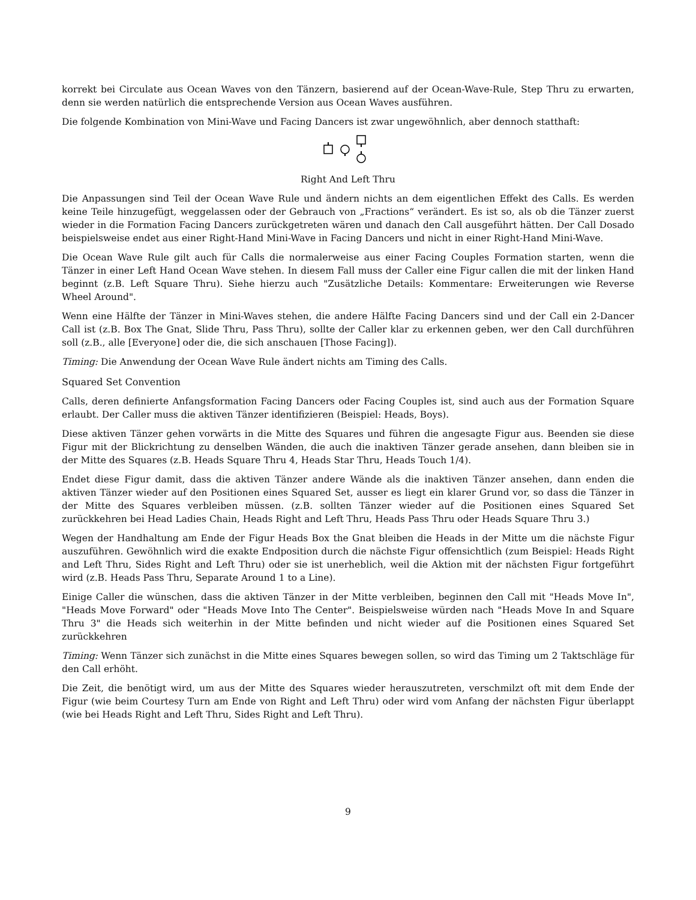korrekt bei Circulate aus Ocean Waves von den Tänzern, basierend auf der Ocean-Wave-Rule, Step Thru zu erwarten, denn sie werden natürlich die entsprechende Version aus Ocean Waves ausführen.
Die folgende Kombination von Mini-Wave und Facing Dancers ist zwar ungewöhnlich, aber dennoch statthaft:
Right And Left Thru
Die Anpassungen sind Teil der Ocean Wave Rule und ändern nichts an dem eigentlichen Effekt des Calls. Es werden keine Teile hinzugefügt, weggelassen oder der Gebrauch von „Fractions“ verändert. Es ist so, als ob die Tänzer zuerst wieder in die Formation Facing Dancers zurückgetreten wären und danach den Call ausgeführt hätten. Der Call Dosado beispielsweise endet aus einer Right-Hand Mini-Wave in Facing Dancers und nicht in einer Right-Hand Mini-Wave.
Die Ocean Wave Rule gilt auch für Calls die normalerweise aus einer Facing Couples Formation starten, wenn die Tänzer in einer Left Hand Ocean Wave stehen. In diesem Fall muss der Caller eine Figur callen die mit der linken Hand beginnt (z.B. Left Square Thru). Siehe hierzu auch "Zusätzliche Details: Kommentare: Erweiterungen wie Reverse Wheel Around".
Wenn eine Hälfte der Tänzer in Mini-Waves stehen, die andere Hälfte Facing Dancers sind und der Call ein 2-Dancer Call ist (z.B. Box The Gnat, Slide Thru, Pass Thru), sollte der Caller klar zu erkennen geben, wer den Call durchführen soll (z.B., alle [Everyone] oder die, die sich anschauen [Those Facing]).
Timing: Die Anwendung der Ocean Wave Rule ändert nichts am Timing des Calls.
Squared Set Convention
Calls, deren definierte Anfangsformation Facing Dancers oder Facing Couples ist, sind auch aus der Formation Square erlaubt. Der Caller muss die aktiven Tänzer identifizieren (Beispiel: Heads, Boys).
Diese aktiven Tänzer gehen vorwärts in die Mitte des Squares und führen die angesagte Figur aus. Beenden sie diese Figur mit der Blickrichtung zu denselben Wänden, die auch die inaktiven Tänzer gerade ansehen, dann bleiben sie in der Mitte des Squares (z.B. Heads Square Thru 4, Heads Star Thru, Heads Touch 1/4).
Endet diese Figur damit, dass die aktiven Tänzer andere Wände als die inaktiven Tänzer ansehen, dann enden die aktiven Tänzer wieder auf den Positionen eines Squared Set, ausser es liegt ein klarer Grund vor, so dass die Tänzer in der Mitte des Squares verbleiben müssen. (z.B. sollten Tänzer wieder auf die Positionen eines Squared Set zurückkehren bei Head Ladies Chain, Heads Right and Left Thru, Heads Pass Thru oder Heads Square Thru 3.)
Wegen der Handhaltung am Ende der Figur Heads Box the Gnat bleiben die Heads in der Mitte um die nächste Figur auszuführen. Gewöhnlich wird die exakte Endposition durch die nächste Figur offensichtlich (zum Beispiel: Heads Right and Left Thru, Sides Right and Left Thru) oder sie ist unerheblich, weil die Aktion mit der nächsten Figur fortgeführt wird (z.B. Heads Pass Thru, Separate Around 1 to a Line).
Einige Caller die wünschen, dass die aktiven Tänzer in der Mitte verbleiben, beginnen den Call mit "Heads Move In", "Heads Move Forward" oder "Heads Move Into The Center". Beispielsweise würden nach "Heads Move In and Square Thru 3" die Heads sich weiterhin in der Mitte befinden und nicht wieder auf die Positionen eines Squared Set zurückkehren
Timing: Wenn Tänzer sich zunächst in die Mitte eines Squares bewegen sollen, so wird das Timing um 2 Taktschläge für den Call erhöht.
Die Zeit, die benötigt wird, um aus der Mitte des Squares wieder herauszutreten, verschmilzt oft mit dem Ende der Figur (wie beim Courtesy Turn am Ende von Right and Left Thru) oder wird vom Anfang der nächsten Figur überlappt (wie bei Heads Right and Left Thru, Sides Right and Left Thru).
9